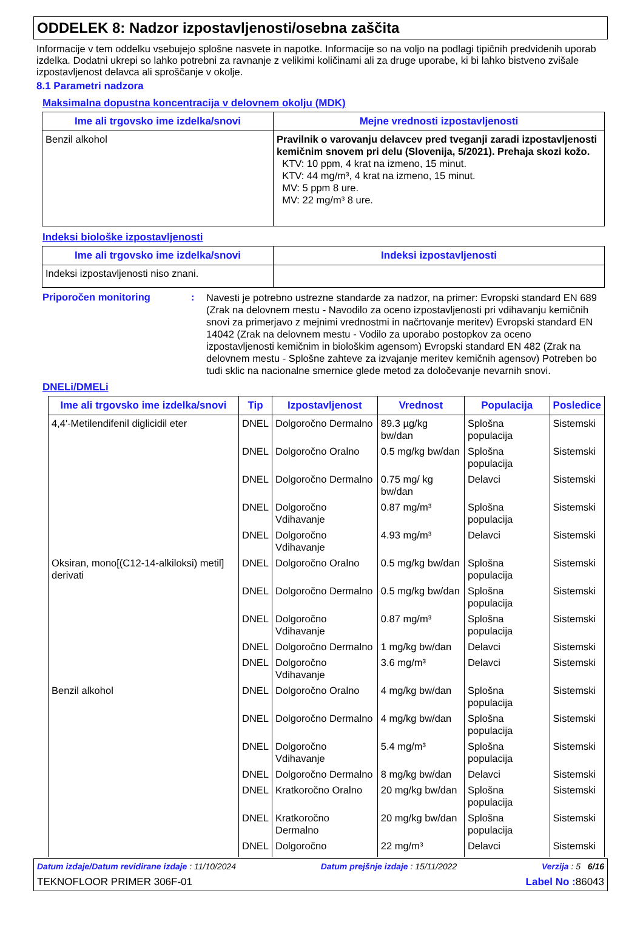ODDELEK 8: Nadzor izpostavljenosti/osebna zaščita
Informacije v tem oddelku vsebujejo splošne nasvete in napotke. Informacije so na voljo na podlagi tipičnih predvidenih uporab izdelka. Dodatni ukrepi so lahko potrebni za ravnanje z velikimi količinami ali za druge uporabe, ki bi lahko bistveno zvišale izpostavljenost delavca ali sproščanje v okolje.
8.1 Parametri nadzora
Maksimalna dopustna koncentracija v delovnem okolju (MDK)
| Ime ali trgovsko ime izdelka/snovi | Mejne vrednosti izpostavljenosti |
| --- | --- |
| Benzil alkohol | Pravilnik o varovanju delavcev pred tveganji zaradi izpostavljenosti kemičnim snovem pri delu (Slovenija, 5/2021). Prehaja skozi kožo. KTV: 10 ppm, 4 krat na izmeno, 15 minut. KTV: 44 mg/m³, 4 krat na izmeno, 15 minut. MV: 5 ppm 8 ure. MV: 22 mg/m³ 8 ure. |
Indeksi biološke izpostavljenosti
| Ime ali trgovsko ime izdelka/snovi | Indeksi izpostavljenosti |
| --- | --- |
| Indeksi izpostavljenosti niso znani. | |
Priporočen monitoring :
Navesti je potrebno ustrezne standarde za nadzor, na primer: Evropski standard EN 689 (Zrak na delovnem mestu - Navodilo za oceno izpostavljenosti pri vdihavanju kemičnih snovi za primerjavo z mejnimi vrednostmi in načrtovanje meritev) Evropski standard EN 14042 (Zrak na delovnem mestu - Vodilo za uporabo postopkov za oceno izpostavljenosti kemičnim in biološkim agensom) Evropski standard EN 482 (Zrak na delovnem mestu - Splošne zahteve za izvajanje meritev kemičnih agensov) Potreben bo tudi sklic na nacionalne smernice glede metod za določevanje nevarnih snovi.
DNELi/DMELi
| Ime ali trgovsko ime izdelka/snovi | Tip | Izpostavljenost | Vrednost | Populacija | Posledice |
| --- | --- | --- | --- | --- | --- |
| 4,4'-Metilendifenil diglicidil eter | DNEL | Dolgoročno Dermalno | 89.3 µg/kg bw/dan | Splošna populacija | Sistemski |
| | DNEL | Dolgoročno Oralno | 0.5 mg/kg bw/dan | Splošna populacija | Sistemski |
| | DNEL | Dolgoročno Dermalno | 0.75 mg/ kg bw/dan | Delavci | Sistemski |
| | DNEL | Dolgoročno Vdihavanje | 0.87 mg/m³ | Splošna populacija | Sistemski |
| | DNEL | Dolgoročno Vdihavanje | 4.93 mg/m³ | Delavci | Sistemski |
| Oksiran, mono[(C12-14-alkiloksi) metil] derivati | DNEL | Dolgoročno Oralno | 0.5 mg/kg bw/dan | Splošna populacija | Sistemski |
| | DNEL | Dolgoročno Dermalno | 0.5 mg/kg bw/dan | Splošna populacija | Sistemski |
| | DNEL | Dolgoročno Vdihavanje | 0.87 mg/m³ | Splošna populacija | Sistemski |
| | DNEL | Dolgoročno Dermalno | 1 mg/kg bw/dan | Delavci | Sistemski |
| | DNEL | Dolgoročno Vdihavanje | 3.6 mg/m³ | Delavci | Sistemski |
| Benzil alkohol | DNEL | Dolgoročno Oralno | 4 mg/kg bw/dan | Splošna populacija | Sistemski |
| | DNEL | Dolgoročno Dermalno | 4 mg/kg bw/dan | Splošna populacija | Sistemski |
| | DNEL | Dolgoročno Vdihavanje | 5.4 mg/m³ | Splošna populacija | Sistemski |
| | DNEL | Dolgoročno Dermalno | 8 mg/kg bw/dan | Delavci | Sistemski |
| | DNEL | Kratkoročno Oralno | 20 mg/kg bw/dan | Splošna populacija | Sistemski |
| | DNEL | Kratkoročno Dermalno | 20 mg/kg bw/dan | Splošna populacija | Sistemski |
| | DNEL | Dolgoročno | 22 mg/m³ | Delavci | Sistemski |
Datum izdaje/Datum revidirane izdaje : 11/10/2024 Datum prejšnje izdaje : 15/11/2022 Verzija : 5 6/16
TEKNOFLOOR PRIMER 306F-01 Label No : 86043